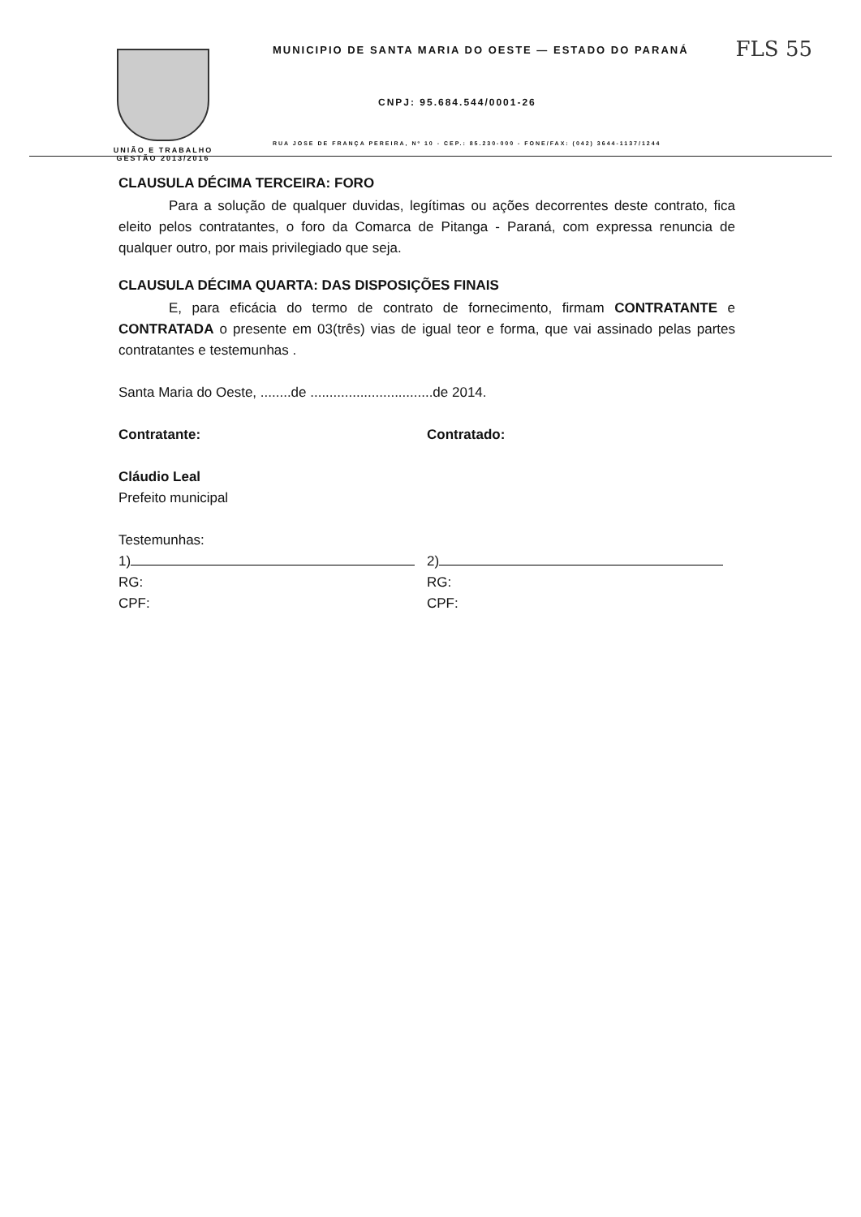FLS 55
UNIÃO E TRABALHO
GESTÃO 2013/2016
MUNICIPIO DE SANTA MARIA DO OESTE — ESTADO DO PARANÁ
CNPJ: 95.684.544/0001-26
RUA JOSE DE FRANÇA PEREIRA, Nº 10 - CEP.: 85.230-000 - FONE/FAX: (042) 3644-1137/1244
CLAUSULA DÉCIMA TERCEIRA: FORO
Para a solução de qualquer duvidas, legítimas ou ações decorrentes deste contrato, fica eleito pelos contratantes, o foro da Comarca de Pitanga - Paraná, com expressa renuncia de qualquer outro, por mais privilegiado que seja.
CLAUSULA DÉCIMA QUARTA: DAS DISPOSIÇÕES FINAIS
E, para eficácia do termo de contrato de fornecimento, firmam CONTRATANTE e CONTRATADA o presente em 03(três) vias de igual teor e forma, que vai assinado pelas partes contratantes e testemunhas .
Santa Maria do Oeste, ........de ................................de 2014.
Contratante: Contratado:
Cláudio Leal
Prefeito municipal
Testemunhas:
1)
RG:
CPF:
2)
RG:
CPF: